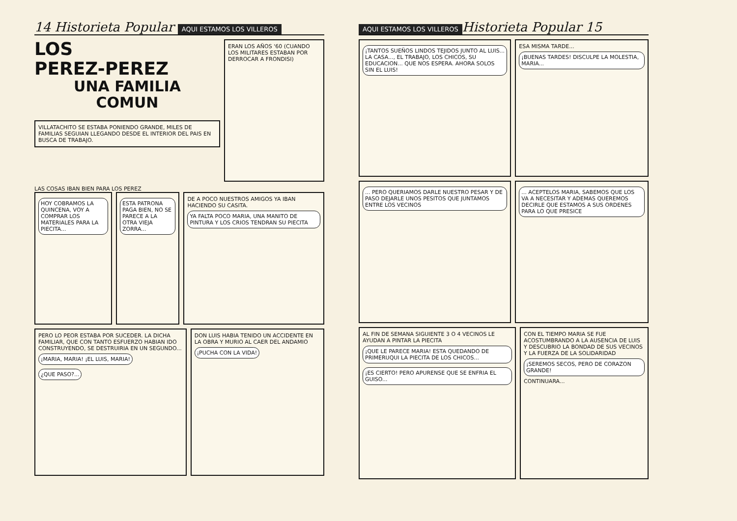14 Historieta Popular AQUI ESTAMOS LOS VILLEROS
LOS
PEREZ-PEREZ
UNA FAMILIA
COMUN
VILLATACHITO SE ESTABA PONIENDO GRANDE, MILES DE FAMILIAS SEGUIAN LLEGANDO DESDE EL INTERIOR DEL PAIS EN BUSCA DE TRABAJO.
ERAN LOS AÑOS '60 (CUANDO LOS MILITARES ESTABAN POR DERROCAR A FRONDISI)
LAS COSAS IBAN BIEN PARA LOS PEREZ
HOY COBRAMOS LA QUINCENA, VOY A COMPRAR LOS MATERIALES PARA LA PIECITA...
ESTA PATRONA PAGA BIEN, NO SE PARECE A LA OTRA VIEJA ZORRA...
DE A POCO NUESTROS AMIGOS YA IBAN HACIENDO SU CASITA. YA FALTA POCO MARIA, UNA MANITO DE PINTURA Y LOS CRIOS TENDRAN SU PIECITA
PERO LO PEOR ESTABA POR SUCEDER. LA DICHA FAMILIAR, QUE CON TANTO ESFUERZO HABIAN IDO CONSTRUYENDO, SE DESTRUIRIA EN UN SEGUNDO...
¡MARIA, MARIA! ¡EL LUIS, MARIA!
¿QUE PASO?...
DON LUIS HABIA TENIDO UN ACCIDENTE EN LA OBRA Y MURIO AL CAER DEL ANDAMIO
¡PUCHA CON LA VIDA!
AQUI ESTAMOS LOS VILLEROS Historieta Popular 15
¡TANTOS SUEÑOS LINDOS TEJIDOS JUNTO AL LUIS... LA CASA..., EL TRABAJO, LOS CHICOS, SU EDUCACION... QUE NOS ESPERA. AHORA SOLOS SIN EL LUIS!
ESA MISMA TARDE... ¡BUENAS TARDES! DISCULPE LA MOLESTIA, MARIA...
... PERO QUERIAMOS DARLE NUESTRO PESAR Y DE PASO DEJARLE UNOS PESITOS QUE JUNTAMOS ENTRE LOS VECINOS
... ACEPTELOS MARIA, SABEMOS QUE LOS VA A NECESITAR Y ADEMAS QUEREMOS DECIRLE QUE ESTAMOS A SUS ORDENES PARA LO QUE PRESICE
AL FIN DE SEMANA SIGUIENTE 3 O 4 VECINOS LE AYUDAN A PINTAR LA PIECITA
¡QUE LE PARECE MARIA! ESTA QUEDANDO DE PRIMERUQUI LA PIECITA DE LOS CHICOS...
¡ES CIERTO! PERO APURENSE QUE SE ENFRIA EL GUISO...
CON EL TIEMPO MARIA SE FUE ACOSTUMBRANDO A LA AUSENCIA DE LUIS Y DESCUBRIO LA BONDAD DE SUS VECINOS Y LA FUERZA DE LA SOLIDARIDAD
¡SEREMOS SECOS, PERO DE CORAZON GRANDE!
CONTINUARA...